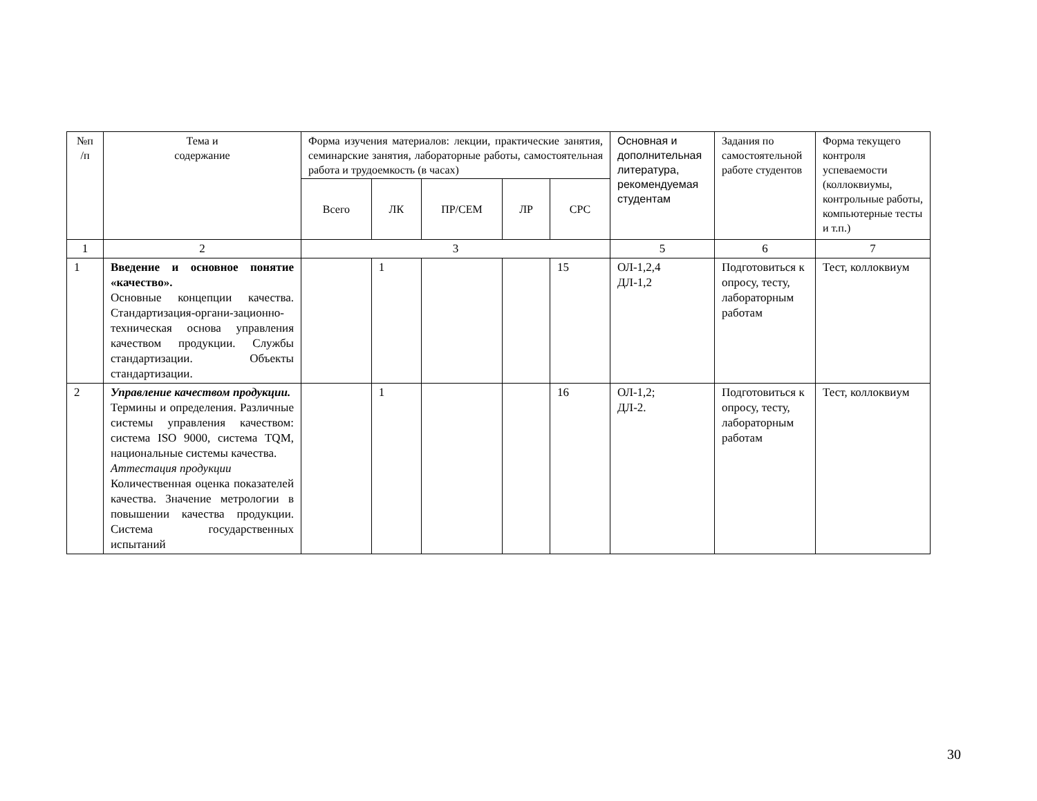| №п /п | Тема и содержание | Форма изучения материалов: лекции, практические занятия, семинарские занятия, лабораторные работы, самостоятельная работа и трудоемкость (в часах) | | | | | Основная и дополнительная литература, рекомендуемая студентам | Задания по самостоятельной работе студентов | Форма текущего контроля успеваемости (коллоквиумы, контрольные работы, компьютерные тесты и т.п.) |
| --- | --- | --- | --- | --- | --- | --- | --- | --- | --- |
| | | Всего | ЛК | ПР/СЕМ | ЛР | СРС | | | |
| 1 | 2 | 3 | | | | | 5 | 6 | 7 |
| 1 | Введение и основное понятие «качество». Основные концепции качества. Стандартизация-органи-зационно-техническая основа управления качеством продукции. Службы стандартизации. Объекты стандартизации. | | 1 | | | 15 | ОЛ-1,2,4 ДЛ-1,2 | Подготовиться к опросу, тесту, лабораторным работам | Тест, коллоквиум |
| 2 | Управление качеством продукции. Термины и определения. Различные системы управления качеством: система ISO 9000, система TQM, национальные системы качества. Аттестация продукции Количественная оценка показателей качества. Значение метрологии в повышении качества продукции. Система государственных испытаний | | 1 | | | 16 | ОЛ-1,2; ДЛ-2. | Подготовиться к опросу, тесту, лабораторным работам | Тест, коллоквиум |
30